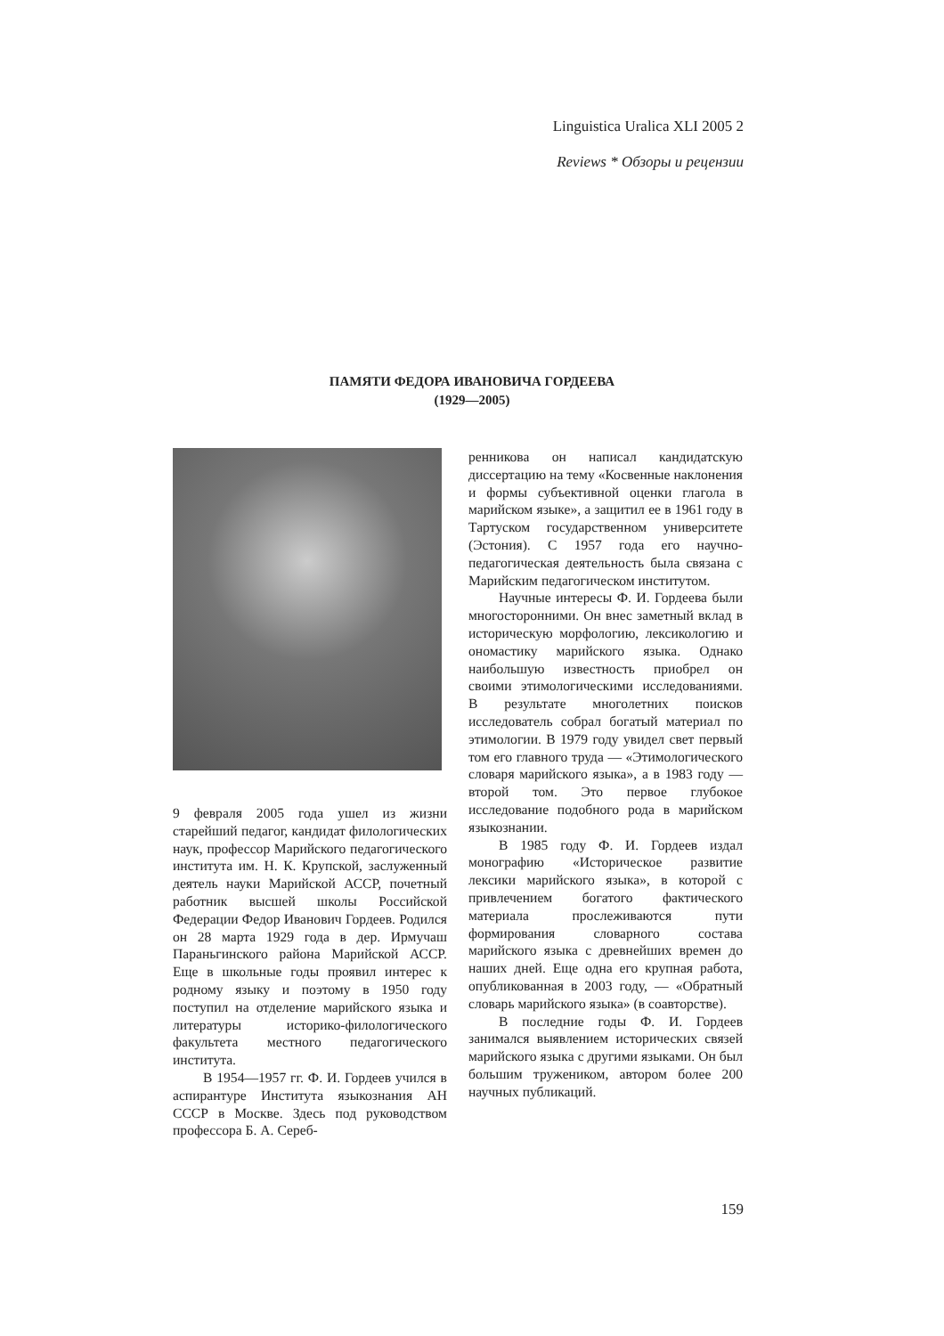Linguistica Uralica XLI 2005 2
Reviews * Обзоры и рецензии
ПАМЯТИ ФЕДОРА ИВАНОВИЧА ГОРДЕЕВА
(1929—2005)
9 февраля 2005 года ушел из жизни старейший педагог, кандидат филологических наук, профессор Марийского педагогического института им. Н. К. Крупской, заслуженный деятель науки Марийской АССР, почетный работник высшей школы Российской Федерации Федор Иванович Гордеев. Родился он 28 марта 1929 года в дер. Ирмучаш Параньгинского района Марийской АССР. Еще в школьные годы проявил интерес к родному языку и поэтому в 1950 году поступил на отделение марийского языка и литературы историко-филологического факультета местного педагогического института.
В 1954—1957 гг. Ф. И. Гордеев учился в аспирантуре Института языкознания АН СССР в Москве. Здесь под руководством профессора Б. А. Сереб-
ренникова он написал кандидатскую диссертацию на тему «Косвенные наклонения и формы субъективной оценки глагола в марийском языке», а защитил ее в 1961 году в Тартуском государственном университете (Эстония). С 1957 года его научно-педагогическая деятельность была связана с Марийским педагогическом институтом.
Научные интересы Ф. И. Гордеева были многосторонними. Он внес заметный вклад в историческую морфологию, лексикологию и ономастику марийского языка. Однако наибольшую известность приобрел он своими этимологическими исследованиями. В результате многолетних поисков исследователь собрал богатый материал по этимологии. В 1979 году увидел свет первый том его главного труда — «Этимологического словаря марийского языка», а в 1983 году — второй том. Это первое глубокое исследование подобного рода в марийском языкознании.
В 1985 году Ф. И. Гордеев издал монографию «Историческое развитие лексики марийского языка», в которой с привлечением богатого фактического материала прослеживаются пути формирования словарного состава марийского языка с древнейших времен до наших дней. Еще одна его крупная работа, опубликованная в 2003 году, — «Обратный словарь марийского языка» (в соавторстве).
В последние годы Ф. И. Гордеев занимался выявлением исторических связей марийского языка с другими языками. Он был большим тружеником, автором более 200 научных публикаций.
159